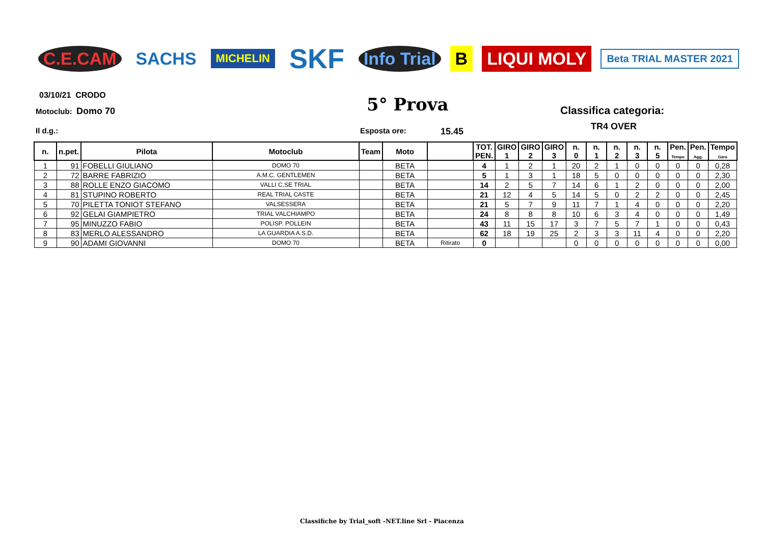C.E.CAM SACHS
MICHELIN
SKF
Info Trial B LIQUI MOLY
Beta TRIAL MASTER 2021
03/10/21 CRODO
Motoclub: Domo 70 5° Prova Classifica categoria:
TR4 OVER
Il d.g.: Esposta ore: 15.45
| n. | n.pet. | Pilota | Motoclub | Team | Moto | | TOT. PEN. | GIRO 1 | GIRO 2 | GIRO 3 | n. 0 | n. 1 | n. 2 | n. 3 | n. 5 | Pen. Tempo | Pen. Agg. | Tempo Gara |
| --- | --- | --- | --- | --- | --- | --- | --- | --- | --- | --- | --- | --- | --- | --- | --- | --- | --- | --- |
| 1 | 91 | FOBELLI GIULIANO | DOMO 70 | | BETA | | 4 | 1 | 2 | 1 | 20 | 2 | 1 | 0 | 0 | 0 | 0 | 0,28 |
| 2 | 72 | BARRE FABRIZIO | A.M.C. GENTLEMEN | | BETA | | 5 | 1 | 3 | 1 | 18 | 5 | 0 | 0 | 0 | 0 | 0 | 2,30 |
| 3 | 88 | ROLLE ENZO GIACOMO | VALLI C.SE TRIAL | | BETA | | 14 | 2 | 5 | 7 | 14 | 6 | 1 | 2 | 0 | 0 | 0 | 2,00 |
| 4 | 81 | STUPINO ROBERTO | REAL TRIAL CASTE | | BETA | | 21 | 12 | 4 | 5 | 14 | 5 | 0 | 2 | 2 | 0 | 0 | 2,45 |
| 5 | 70 | PILETTA TONIOT STEFANO | VALSESSERA | | BETA | | 21 | 5 | 7 | 9 | 11 | 7 | 1 | 4 | 0 | 0 | 0 | 2,20 |
| 6 | 92 | GELAI GIAMPIETRO | TRIAL VALCHIAMPO | | BETA | | 24 | 8 | 8 | 8 | 10 | 6 | 3 | 4 | 0 | 0 | 0 | 1,49 |
| 7 | 95 | MINUZZO FABIO | POLISP. POLLEIN | | BETA | | 43 | 11 | 15 | 17 | 3 | 7 | 5 | 7 | 1 | 0 | 0 | 0,43 |
| 8 | 83 | MERLO ALESSANDRO | LA GUARDIA A.S.D. | | BETA | | 62 | 18 | 19 | 25 | 2 | 3 | 3 | 11 | 4 | 0 | 0 | 2,20 |
| 9 | 90 | ADAMI GIOVANNI | DOMO 70 | | BETA | Ritirato | 0 | | | | 0 | 0 | 0 | 0 | 0 | 0 | 0 | 0,00 |
Classifiche by Trial_soft -NET.line Srl - Piacenza